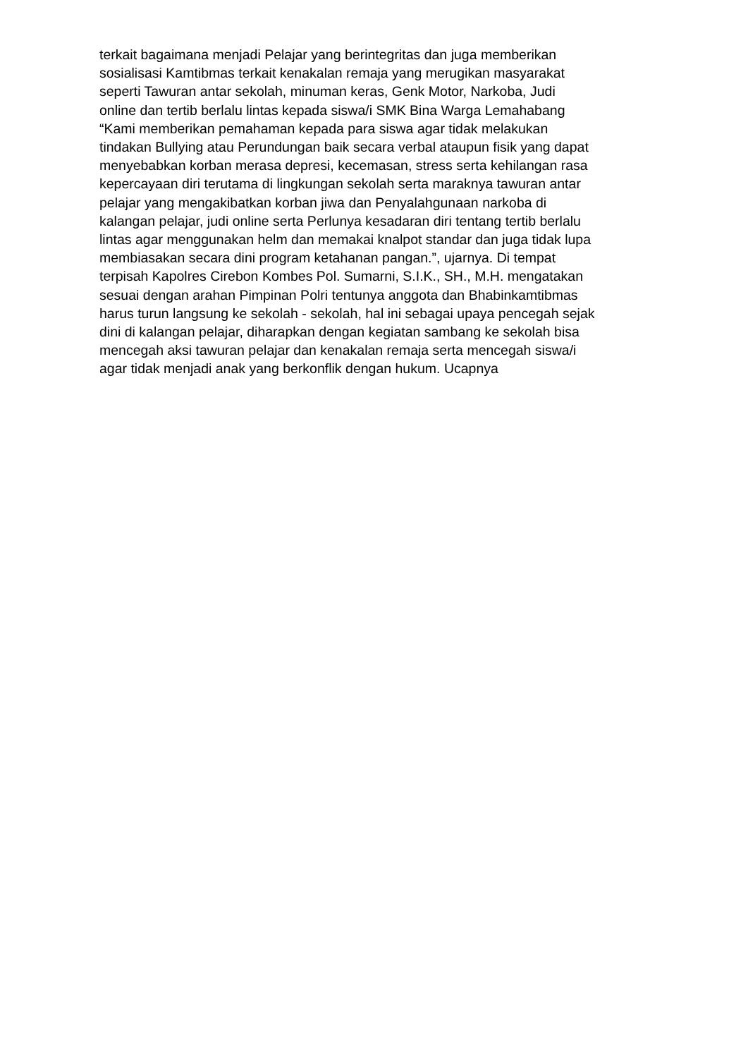terkait bagaimana menjadi Pelajar yang berintegritas dan juga memberikan
sosialisasi Kamtibmas terkait kenakalan remaja yang merugikan masyarakat
seperti Tawuran antar sekolah, minuman keras, Genk Motor, Narkoba, Judi
online dan tertib berlalu lintas kepada siswa/i SMK Bina Warga Lemahabang
“Kami memberikan pemahaman kepada para siswa agar tidak melakukan
tindakan Bullying atau Perundungan baik secara verbal ataupun fisik yang dapat
menyebabkan korban merasa depresi, kecemasan, stress serta kehilangan rasa
kepercayaan diri terutama di lingkungan sekolah serta maraknya tawuran antar
pelajar yang mengakibatkan korban jiwa dan Penyalahgunaan narkoba di
kalangan pelajar, judi online serta Perlunya kesadaran diri tentang tertib berlalu
lintas agar menggunakan helm dan memakai knalpot standar dan juga tidak lupa
membiasakan secara dini program ketahanan pangan.”, ujarnya. Di tempat
terpisah Kapolres Cirebon Kombes Pol. Sumarni, S.I.K., SH., M.H. mengatakan
sesuai dengan arahan Pimpinan Polri tentunya anggota dan Bhabinkamtibmas
harus turun langsung ke sekolah - sekolah, hal ini sebagai upaya pencegah sejak
dini di kalangan pelajar, diharapkan dengan kegiatan sambang ke sekolah bisa
mencegah aksi tawuran pelajar dan kenakalan remaja serta mencegah siswa/i
agar tidak menjadi anak yang berkonflik dengan hukum. Ucapnya